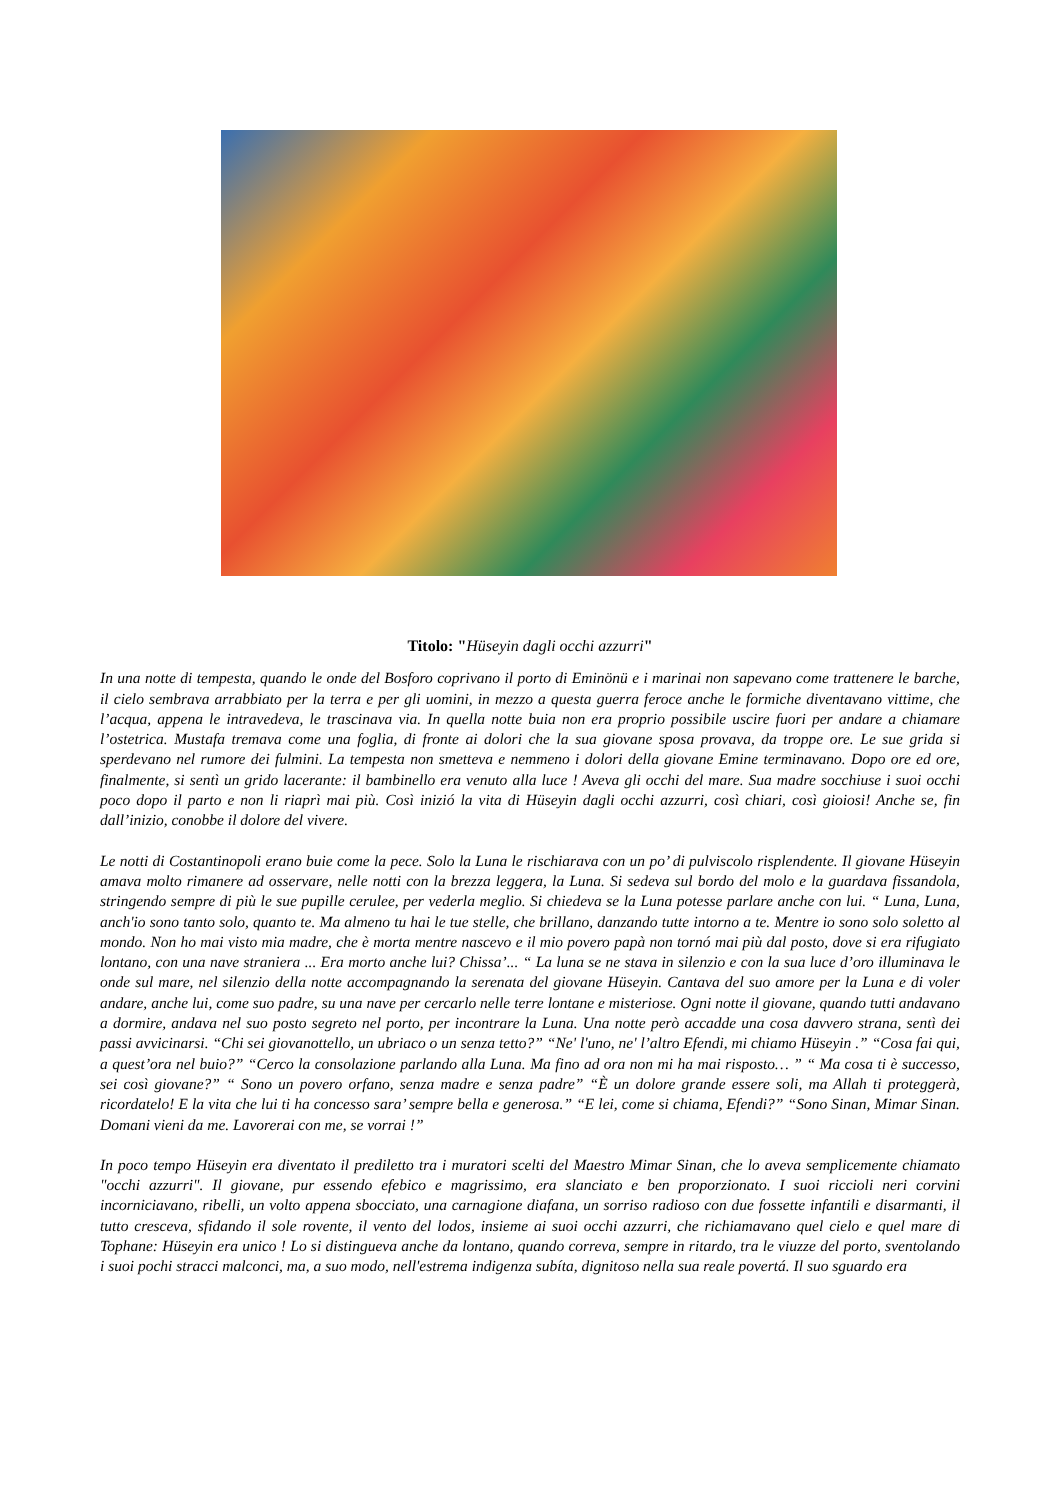Titolo: "Hüseyin dagli occhi azzurri"
In una notte di tempesta, quando le onde del Bosforo coprivano il porto di Eminönü e i marinai non sapevano come trattenere le barche, il cielo sembrava arrabbiato per la terra e per gli uomini, in mezzo a questa guerra feroce anche le formiche diventavano vittime, che l’acqua, appena le intravedeva, le trascinava via. In quella notte buia non era proprio possibile uscire fuori per andare a chiamare l’ostetrica. Mustafa tremava come una foglia, di fronte ai dolori che la sua giovane sposa provava, da troppe ore. Le sue grida si sperdevano nel rumore dei fulmini. La tempesta non smetteva e nemmeno i dolori della giovane Emine terminavano. Dopo ore ed ore, finalmente, si sentì un grido lacerante: il bambinello era venuto alla luce ! Aveva gli occhi del mare. Sua madre socchiuse i suoi occhi poco dopo il parto e non li riaprì mai più. Così inizió la vita di Hüseyin dagli occhi azzurri, così chiari, così gioiosi! Anche se, fin dall’inizio, conobbe il dolore del vivere.
Le notti di Costantinopoli erano buie come la pece. Solo la Luna le rischiarava con un po’ di pulviscolo risplendente. Il giovane Hüseyin amava molto rimanere ad osservare, nelle notti con la brezza leggera, la Luna. Si sedeva sul bordo del molo e la guardava fissandola, stringendo sempre di più le sue pupille cerulee, per vederla meglio. Si chiedeva se la Luna potesse parlare anche con lui. “ Luna, Luna, anch'io sono tanto solo, quanto te. Ma almeno tu hai le tue stelle, che brillano, danzando tutte intorno a te. Mentre io sono solo soletto al mondo. Non ho mai visto mia madre, che è morta mentre nascevo e il mio povero papà non tornó mai più dal posto, dove si era rifugiato lontano, con una nave straniera ... Era morto anche lui? Chissa’... “ La luna se ne stava in silenzio e con la sua luce d’oro illuminava le onde sul mare, nel silenzio della notte accompagnando la serenata del giovane Hüseyin. Cantava del suo amore per la Luna e di voler andare, anche lui, come suo padre, su una nave per cercarlo nelle terre lontane e misteriose. Ogni notte il giovane, quando tutti andavano a dormire, andava nel suo posto segreto nel porto, per incontrare la Luna. Una notte però accadde una cosa davvero strana, sentì dei passi avvicinarsi. “Chi sei giovanottello, un ubriaco o un senza tetto?” “Ne' l'uno, ne' l’altro Efendi, mi chiamo Hüseyin .” “Cosa fai qui, a quest’ora nel buio?” “Cerco la consolazione parlando alla Luna. Ma fino ad ora non mi ha mai risposto… ” “ Ma cosa ti è successo, sei così giovane?” “ Sono un povero orfano, senza madre e senza padre” “È un dolore grande essere soli, ma Allah ti proteggerà, ricordatelo! E la vita che lui ti ha concesso sara’ sempre bella e generosa.” “E lei, come si chiama, Efendi?” “Sono Sinan, Mimar Sinan. Domani vieni da me. Lavorerai con me, se vorrai !”
In poco tempo Hüseyin era diventato il prediletto tra i muratori scelti del Maestro Mimar Sinan, che lo aveva semplicemente chiamato "occhi azzurri". Il giovane, pur essendo efebico e magrissimo, era slanciato e ben proporzionato. I suoi riccioli neri corvini incorniciavano, ribelli, un volto appena sbocciato, una carnagione diafana, un sorriso radioso con due fossette infantili e disarmanti, il tutto cresceva, sfidando il sole rovente, il vento del lodos, insieme ai suoi occhi azzurri, che richiamavano quel cielo e quel mare di Tophane: Hüseyin era unico ! Lo si distingueva anche da lontano, quando correva, sempre in ritardo, tra le viuzze del porto, sventolando i suoi pochi stracci malconci, ma, a suo modo, nell'estrema indigenza subíta, dignitoso nella sua reale povertá. Il suo sguardo era